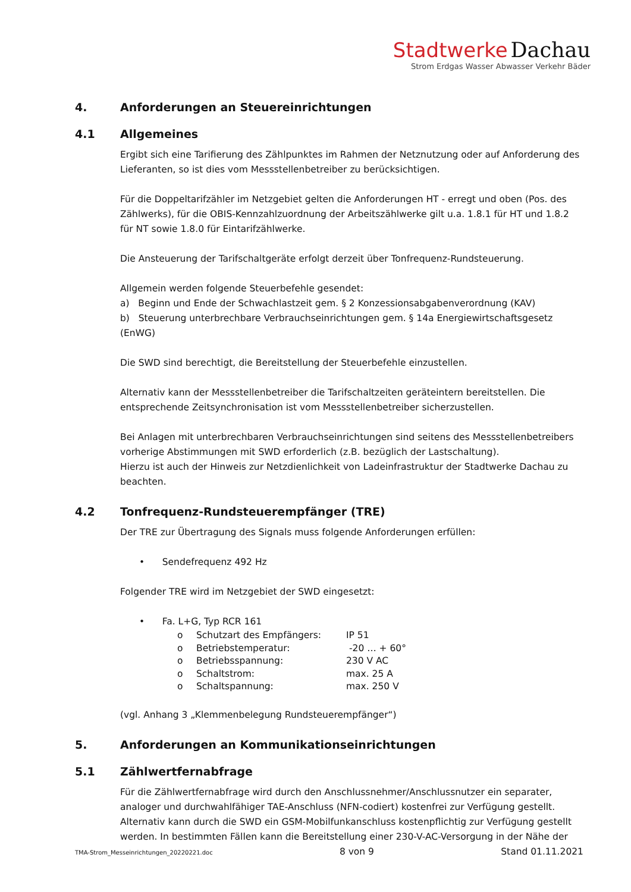Stadtwerke Dachau
Strom Erdgas Wasser Abwasser Verkehr Bäder
4. Anforderungen an Steuereinrichtungen
4.1 Allgemeines
Ergibt sich eine Tarifierung des Zählpunktes im Rahmen der Netznutzung oder auf Anforderung des Lieferanten, so ist dies vom Messstellenbetreiber zu berücksichtigen.
Für die Doppeltarifzähler im Netzgebiet gelten die Anforderungen HT - erregt und oben (Pos. des Zählwerks), für die OBIS-Kennzahlzuordnung der Arbeitszählwerke gilt u.a. 1.8.1 für HT und 1.8.2 für NT sowie 1.8.0 für Eintarifzählwerke.
Die Ansteuerung der Tarifschaltgeräte erfolgt derzeit über Tonfrequenz-Rundsteuerung.
Allgemein werden folgende Steuerbefehle gesendet:
a) Beginn und Ende der Schwachlastzeit gem. § 2 Konzessionsabgabenverordnung (KAV)
b) Steuerung unterbrechbare Verbrauchseinrichtungen gem. § 14a Energiewirtschaftsgesetz (EnWG)
Die SWD sind berechtigt, die Bereitstellung der Steuerbefehle einzustellen.
Alternativ kann der Messstellenbetreiber die Tarifschaltzeiten geräteintern bereitstellen. Die entsprechende Zeitsynchronisation ist vom Messstellenbetreiber sicherzustellen.
Bei Anlagen mit unterbrechbaren Verbrauchseinrichtungen sind seitens des Messstellenbetreibers vorherige Abstimmungen mit SWD erforderlich (z.B. bezüglich der Lastschaltung).
Hierzu ist auch der Hinweis zur Netzdienlichkeit von Ladeinfrastruktur der Stadtwerke Dachau zu beachten.
4.2 Tonfrequenz-Rundsteuerempfänger (TRE)
Der TRE zur Übertragung des Signals muss folgende Anforderungen erfüllen:
• Sendefrequenz 492 Hz
Folgender TRE wird im Netzgebiet der SWD eingesetzt:
• Fa. L+G, Typ RCR 161
o Schutzart des Empfängers: IP 51
o Betriebstemperatur: -20 … + 60°
o Betriebsspannung: 230 V AC
o Schaltstrom: max. 25 A
o Schaltspannung: max. 250 V
(vgl. Anhang 3 „Klemmenbelegung Rundsteuerempfänger“)
5. Anforderungen an Kommunikationseinrichtungen
5.1 Zählwertfernabfrage
Für die Zählwertfernabfrage wird durch den Anschlussnehmer/Anschlussnutzer ein separater, analoger und durchwahlfähiger TAE-Anschluss (NFN-codiert) kostenfrei zur Verfügung gestellt. Alternativ kann durch die SWD ein GSM-Mobilfunkanschluss kostenpflichtig zur Verfügung gestellt werden. In bestimmten Fällen kann die Bereitstellung einer 230-V-AC-Versorgung in der Nähe der
TMA-Strom_Messeinrichtungen_20220221.doc 8 von 9 Stand 01.11.2021